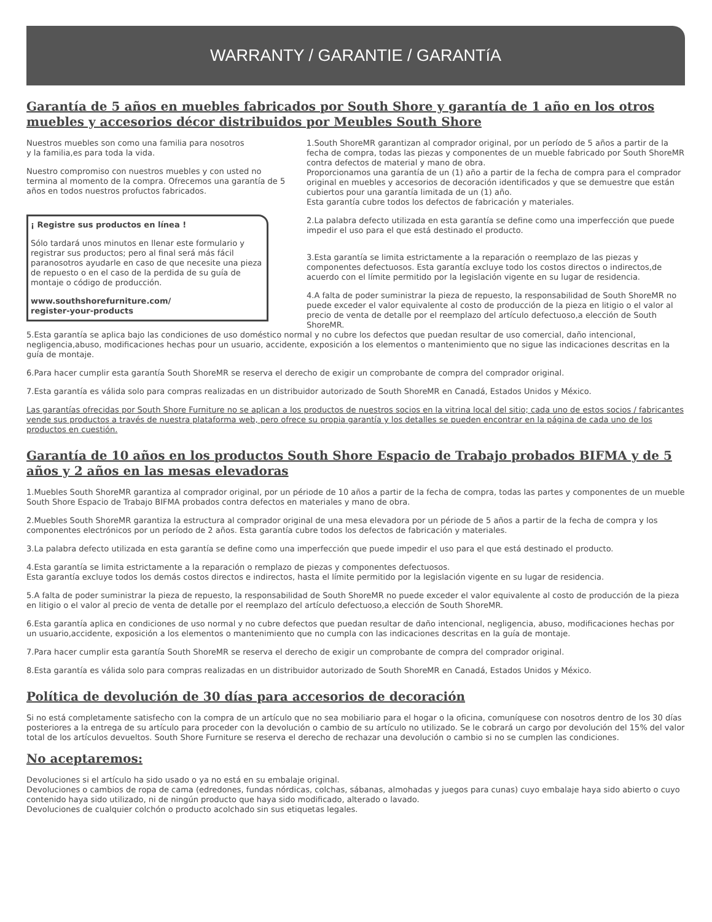WARRANTY / GARANTIE / GARANTíA
Garantía de 5 años en muebles fabricados por South Shore y garantía de 1 año en los otros muebles y accesorios décor distribuidos por Meubles South Shore
Nuestros muebles son como una familia para nosotros
y la familia,es para toda la vida.
Nuestro compromiso con nuestros muebles y con usted no termina al momento de la compra. Ofrecemos una garantía de 5 años en todos nuestros profuctos fabricados.
¡ Registre sus productos en línea !
Sólo tardará unos minutos en llenar este formulario y registrar sus productos; pero al final será más fácil paranosotros ayudarle en caso de que necesite una pieza de repuesto o en el caso de la perdida de su guía de montaje o código de producción.
www.southshorefurniture.com/
register-your-products
1.South ShoreMR garantizan al comprador original, por un período de 5 años a partir de la fecha de compra, todas las piezas y componentes de un mueble fabricado por South ShoreMR contra defectos de material y mano de obra.
Proporcionamos una garantía de un (1) año a partir de la fecha de compra para el comprador original en muebles y accesorios de decoración identificados y que se demuestre que están cubiertos pour una garantía limitada de un (1) año.
Esta garantía cubre todos los defectos de fabricación y materiales.
2.La palabra defecto utilizada en esta garantía se define como una imperfección que puede impedir el uso para el que está destinado el producto.
3.Esta garantía se limita estrictamente a la reparación o reemplazo de las piezas y componentes defectuosos. Esta garantía excluye todo los costos directos o indirectos,de acuerdo con el límite permitido por la legislación vigente en su lugar de residencia.
4.A falta de poder suministrar la pieza de repuesto, la responsabilidad de South ShoreMR no puede exceder el valor equivalente al costo de producción de la pieza en litigio o el valor al precio de venta de detalle por el reemplazo del artículo defectuoso,a elección de South ShoreMR.
5.Esta garantía se aplica bajo las condiciones de uso doméstico normal y no cubre los defectos que puedan resultar de uso comercial, daño intencional, negligencia,abuso, modificaciones hechas pour un usuario, accidente, exposición a los elementos o mantenimiento que no sigue las indicaciones descritas en la guía de montaje.
6.Para hacer cumplir esta garantía South ShoreMR se reserva el derecho de exigir un comprobante de compra del comprador original.
7.Esta garantía es válida solo para compras realizadas en un distribuidor autorizado de South ShoreMR en Canadá, Estados Unidos y México.
Las garantías ofrecidas por South Shore Furniture no se aplican a los productos de nuestros socios en la vitrina local del sitio; cada uno de estos socios / fabricantes vende sus productos a través de nuestra plataforma web, pero ofrece su propia garantía y los detalles se pueden encontrar en la página de cada uno de los productos en cuestión.
Garantía de 10 años en los productos South Shore Espacio de Trabajo probados BIFMA y de 5 años y 2 años en las mesas elevadoras
1.Muebles South ShoreMR garantiza al comprador original, por un période de 10 años a partir de la fecha de compra, todas las partes y componentes de un mueble South Shore Espacio de Trabajo BIFMA probados contra defectos en materiales y mano de obra.
2.Muebles South ShoreMR garantiza la estructura al comprador original de una mesa elevadora por un période de 5 años a partir de la fecha de compra y los componentes electrónicos por un período de 2 años. Esta garantía cubre todos los defectos de fabricación y materiales.
3.La palabra defecto utilizada en esta garantía se define como una imperfección que puede impedir el uso para el que está destinado el producto.
4.Esta garantía se limita estrictamente a la reparación o remplazo de piezas y componentes defectuosos.
Esta garantía excluye todos los demás costos directos e indirectos, hasta el límite permitido por la legislación vigente en su lugar de residencia.
5.A falta de poder suministrar la pieza de repuesto, la responsabilidad de South ShoreMR no puede exceder el valor equivalente al costo de producción de la pieza en litigio o el valor al precio de venta de detalle por el reemplazo del artículo defectuoso,a elección de South ShoreMR.
6.Esta garantía aplica en condiciones de uso normal y no cubre defectos que puedan resultar de daño intencional, negligencia, abuso, modificaciones hechas por un usuario,accidente, exposición a los elementos o mantenimiento que no cumpla con las indicaciones descritas en la guía de montaje.
7.Para hacer cumplir esta garantía South ShoreMR se reserva el derecho de exigir un comprobante de compra del comprador original.
8.Esta garantía es válida solo para compras realizadas en un distribuidor autorizado de South ShoreMR en Canadá, Estados Unidos y México.
Política de devolución de 30 días para accesorios de decoración
Si no está completamente satisfecho con la compra de un artículo que no sea mobiliario para el hogar o la oficina, comuníquese con nosotros dentro de los 30 días posteriores a la entrega de su artículo para proceder con la devolución o cambio de su artículo no utilizado. Se le cobrará un cargo por devolución del 15% del valor total de los artículos devueltos. South Shore Furniture se reserva el derecho de rechazar una devolución o cambio si no se cumplen las condiciones.
No aceptaremos:
Devoluciones si el artículo ha sido usado o ya no está en su embalaje original.
Devoluciones o cambios de ropa de cama (edredones, fundas nórdicas, colchas, sábanas, almohadas y juegos para cunas) cuyo embalaje haya sido abierto o cuyo contenido haya sido utilizado, ni de ningún producto que haya sido modificado, alterado o lavado.
Devoluciones de cualquier colchón o producto acolchado sin sus etiquetas legales.